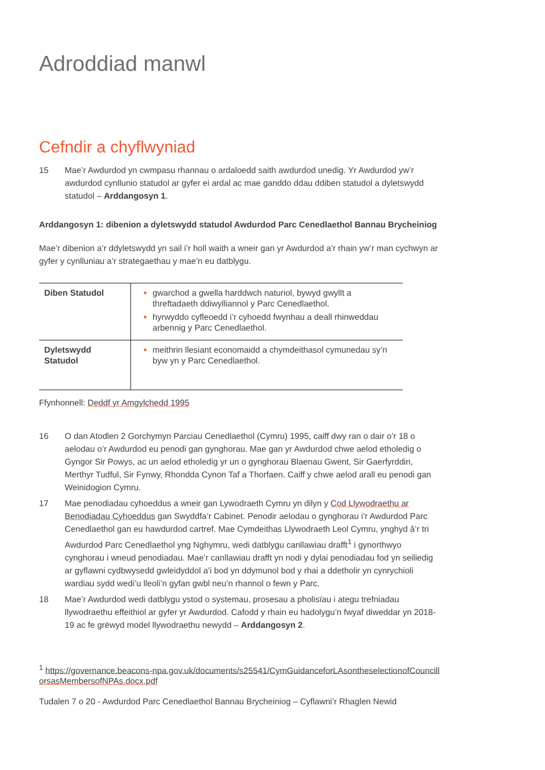Adroddiad manwl
Cefndir a chyflwyniad
15 Mae’r Awdurdod yn cwmpasu rhannau o ardaloedd saith awdurdod unedig. Yr Awdurdod yw’r awdurdod cynllunio statudol ar gyfer ei ardal ac mae ganddo ddau ddiben statudol a dyletswydd statudol – Arddangosyn 1.
Arddangosyn 1: dibenion a dyletswydd statudol Awdurdod Parc Cenedlaethol Bannau Brycheiniog
Mae’r dibenion a’r ddyletswydd yn sail i’r holl waith a wneir gan yr Awdurdod a’r rhain yw’r man cychwyn ar gyfer y cynlluniau a’r strategaethau y mae’n eu datblygu.
| Diben Statudol | gwarchod a gwella harddwch naturiol, bywyd gwyllt a threftadaeth ddiwylliannol y Parc Cenedlaethol. hyrwyddo cyfleoedd i’r cyhoedd fwynhau a deall rhinweddau arbennig y Parc Cenedlaethol. |
| Dyletswydd Statudol | meithrin llesiant economaidd a chymdeithasol cymunedau sy’n byw yn y Parc Cenedlaethol. |
Ffynhonnell: Deddf yr Amgylchedd 1995
16 O dan Atodlen 2 Gorchymyn Parciau Cenedlaethol (Cymru) 1995, caiff dwy ran o dair o’r 18 o aelodau o’r Awdurdod eu penodi gan gynghorau. Mae gan yr Awdurdod chwe aelod etholedig o Gyngor Sir Powys, ac un aelod etholedig yr un o gynghorau Blaenau Gwent, Sir Gaerfyrddin, Merthyr Tudful, Sir Fynwy, Rhondda Cynon Taf a Thorfaen. Caiff y chwe aelod arall eu penodi gan Weinidogion Cymru.
17 Mae penodiadau cyhoeddus a wneir gan Lywodraeth Cymru yn dilyn y Cod Llywodraethu ar Benodiadau Cyhoeddus gan Swyddfa’r Cabinet. Penodir aelodau o gynghorau i’r Awdurdod Parc Cenedlaethol gan eu hawdurdod cartref. Mae Cymdeithas Llywodraeth Leol Cymru, ynghyd â’r tri Awdurdod Parc Cenedlaethol yng Nghymru, wedi datblygu canllawiau drafft<sup>1</sup> i gynorthwyo cynghorau i wneud penodiadau. Mae’r canllawiau drafft yn nodi y dylai penodiadau fod yn seiliedig ar gyflawni cydbwysedd gwleidyddol a’i bod yn ddymunol bod y rhai a ddetholir yn cynrychioli wardiau sydd wedi’u lleoli’n gyfan gwbl neu’n rhannol o fewn y Parc.
18 Mae’r Awdurdod wedi datblygu ystod o systemau, prosesau a pholisïau i ategu trefniadau llywodraethu effeithiol ar gyfer yr Awdurdod. Cafodd y rhain eu hadolygu’n fwyaf diweddar yn 2018-19 ac fe grëwyd model llywodraethu newydd – Arddangosyn 2.
<sup>1</sup> https://governance.beacons-npa.gov.uk/documents/s25541/CymGuidanceforLAsontheselectionofCouncillorsasMembersofNPAs.docx.pdf
Tudalen 7 o 20 - Awdurdod Parc Cenedlaethol Bannau Brycheiniog – Cyflawni’r Rhaglen Newid